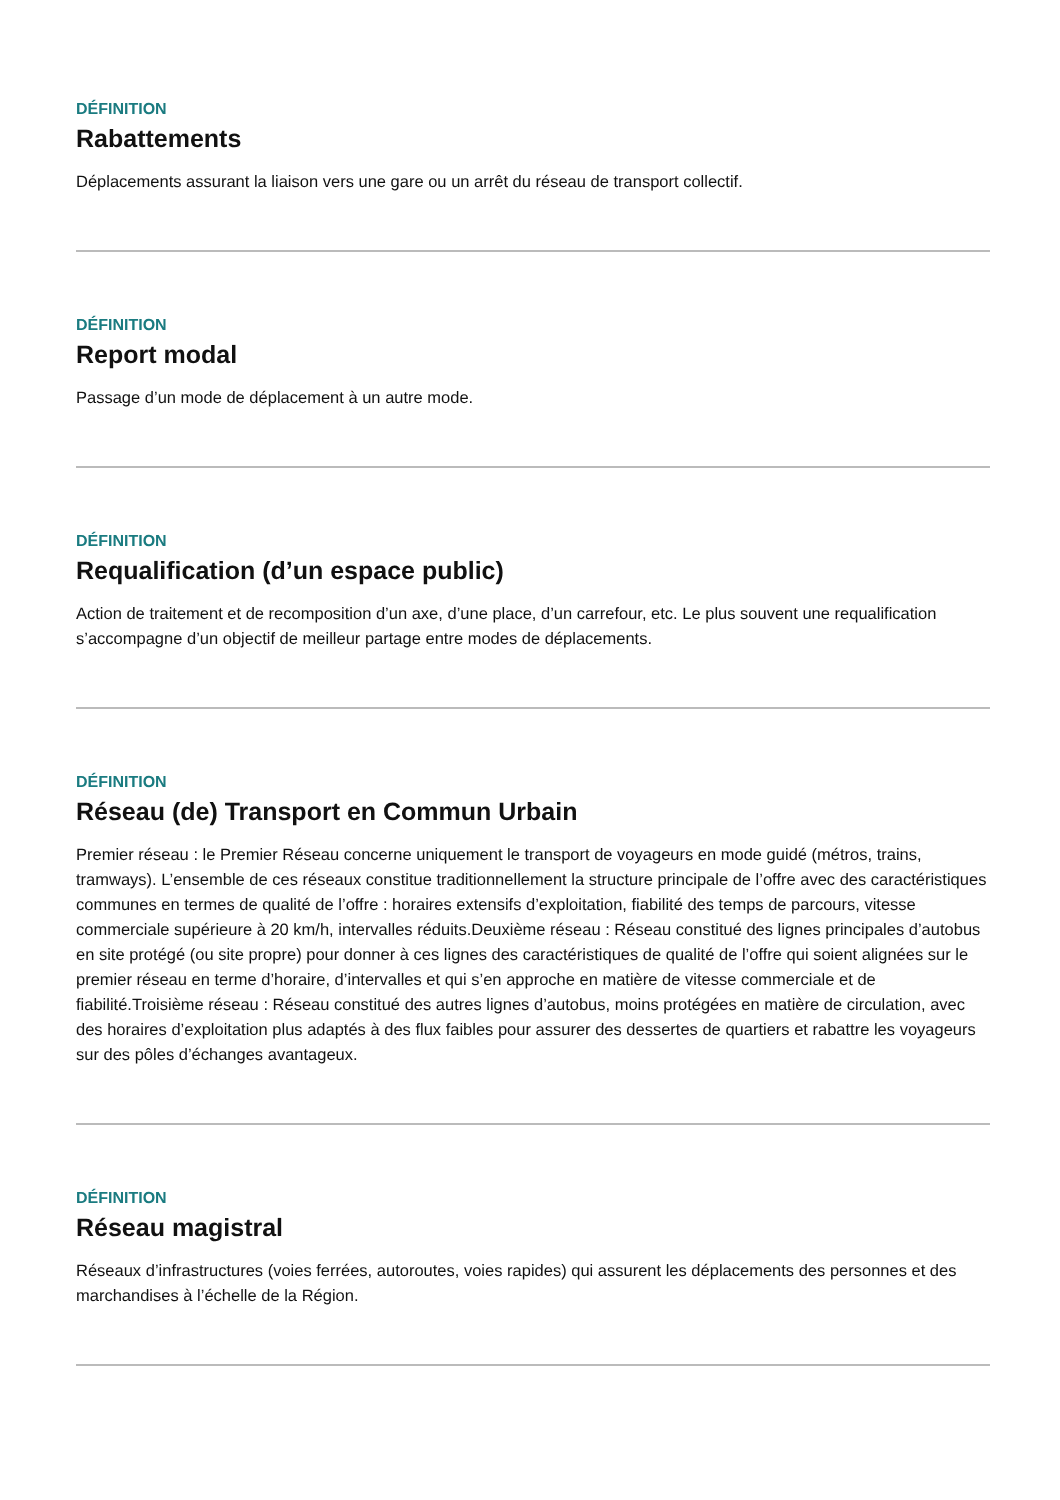DÉFINITION
Rabattements
Déplacements assurant la liaison vers une gare ou un arrêt du réseau de transport collectif.
DÉFINITION
Report modal
Passage d’un mode de déplacement à un autre mode.
DÉFINITION
Requalification (d’un espace public)
Action de traitement et de recomposition d’un axe, d’une place, d’un carrefour, etc. Le plus souvent une requalification s’accompagne d’un objectif de meilleur partage entre modes de déplacements.
DÉFINITION
Réseau (de) Transport en Commun Urbain
Premier réseau : le Premier Réseau concerne uniquement le transport de voyageurs en mode guidé (métros, trains, tramways). L’ensemble de ces réseaux constitue traditionnellement la structure principale de l’offre avec des caractéristiques communes en termes de qualité de l’offre : horaires extensifs d’exploitation, fiabilité des temps de parcours, vitesse commerciale supérieure à 20 km/h, intervalles réduits.Deuxième réseau : Réseau constitué des lignes principales d’autobus en site protégé (ou site propre) pour donner à ces lignes des caractéristiques de qualité de l’offre qui soient alignées sur le premier réseau en terme d’horaire, d’intervalles et qui s’en approche en matière de vitesse commerciale et de fiabilité.Troisième réseau : Réseau constitué des autres lignes d’autobus, moins protégées en matière de circulation, avec des horaires d’exploitation plus adaptés à des flux faibles pour assurer des dessertes de quartiers et rabattre les voyageurs sur des pôles d’échanges avantageux.
DÉFINITION
Réseau magistral
Réseaux d’infrastructures (voies ferrées, autoroutes, voies rapides) qui assurent les déplacements des personnes et des marchandises à l’échelle de la Région.